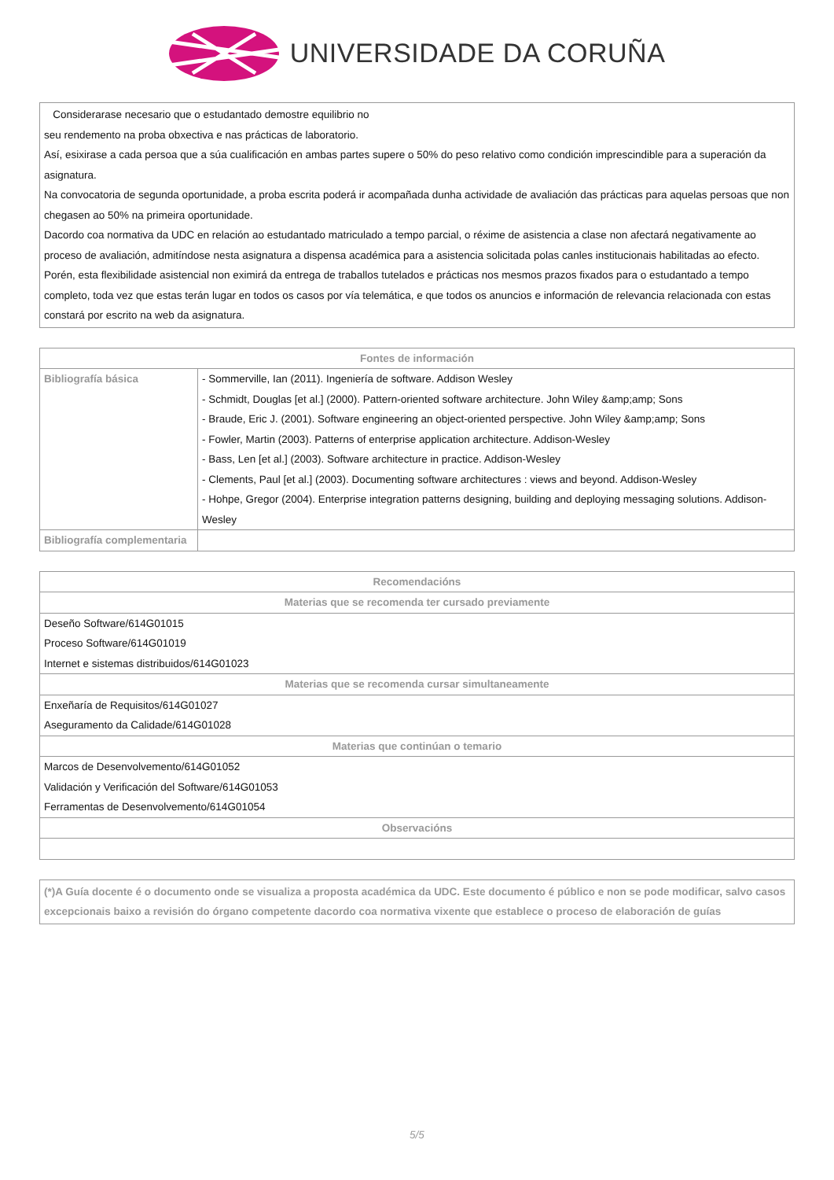UNIVERSIDADE DA CORUÑA
Considerarase necesario que o estudantado demostre equilibrio no
seu rendemento na proba obxectiva e nas prácticas de laboratorio.
Así, esixirase a cada persoa que a súa cualificación en ambas partes supere o 50% do peso relativo como condición imprescindible para a superación da asignatura.
Na convocatoria de segunda oportunidade, a proba escrita poderá ir acompañada dunha actividade de avaliación das prácticas para aquelas persoas que non chegasen ao 50% na primeira oportunidade.
Dacordo coa normativa da UDC en relación ao estudantado matriculado a tempo parcial, o réxime de asistencia a clase non afectará negativamente ao proceso de avaliación, admitíndose nesta asignatura a dispensa académica para a asistencia solicitada polas canles institucionais habilitadas ao efecto. Porén, esta flexibilidade asistencial non eximirá da entrega de traballos tutelados e prácticas nos mesmos prazos fixados para o estudantado a tempo completo, toda vez que estas terán lugar en todos os casos por vía telemática, e que todos os anuncios e información de relevancia relacionada con estas constará por escrito na web da asignatura.
| Fontes de información | |
| --- | --- |
| Bibliografía básica | - Sommerville, Ian (2011). Ingeniería de software. Addison Wesley - Schmidt, Douglas [et al.] (2000). Pattern-oriented software architecture. John Wiley &amp;amp; Sons - Braude, Eric J. (2001). Software engineering an object-oriented perspective. John Wiley &amp;amp; Sons - Fowler, Martin (2003). Patterns of enterprise application architecture. Addison-Wesley - Bass, Len [et al.] (2003). Software architecture in practice. Addison-Wesley - Clements, Paul [et al.] (2003). Documenting software architectures : views and beyond. Addison-Wesley - Hohpe, Gregor (2004). Enterprise integration patterns designing, building and deploying messaging solutions. Addison-Wesley |
| Bibliografía complementaria | |
| Recomendacións |
| --- |
| Materias que se recomenda ter cursado previamente |
| Deseño Software/614G01015 Proceso Software/614G01019 Internet e sistemas distribuidos/614G01023 |
| Materias que se recomenda cursar simultaneamente |
| Enxeñaría de Requisitos/614G01027 Aseguramento da Calidade/614G01028 |
| Materias que continúan o temario |
| Marcos de Desenvolvemento/614G01052 Validación y Verificación del Software/614G01053 Ferramentas de Desenvolvemento/614G01054 |
| Observacións |
(*)A Guía docente é o documento onde se visualiza a proposta académica da UDC. Este documento é público e non se pode modificar, salvo casos excepcionais baixo a revisión do órgano competente dacordo coa normativa vixente que establece o proceso de elaboración de guías
5/5